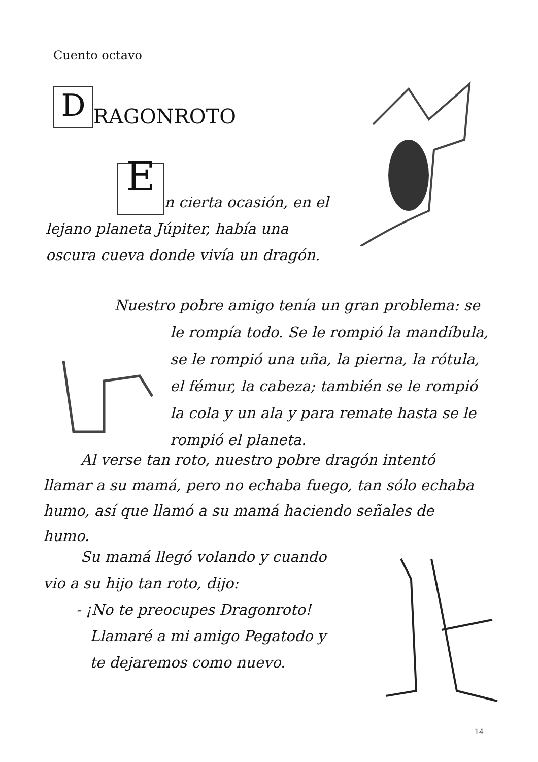Cuento octavo
D RAGONROTO
En cierta ocasión, en el lejano planeta Júpiter, había una oscura cueva donde vivía un dragón.
Nuestro pobre amigo tenía un gran problema: se
le rompía todo. Se le rompió la mandíbula, se le rompió una uña, la pierna, la rótula, el fémur, la cabeza; también se le rompió la cola y un ala y para remate hasta se le rompió el planeta.
Al verse tan roto, nuestro pobre dragón intentó llamar a su mamá, pero no echaba fuego, tan sólo echaba humo, así que llamó a su mamá haciendo señales de humo.
Su mamá llegó volando y cuando vio a su hijo tan roto, dijo:
- ¡No te preocupes Dragonroto!
Llamaré a mi amigo Pegatodo y
te dejaremos como nuevo.
14